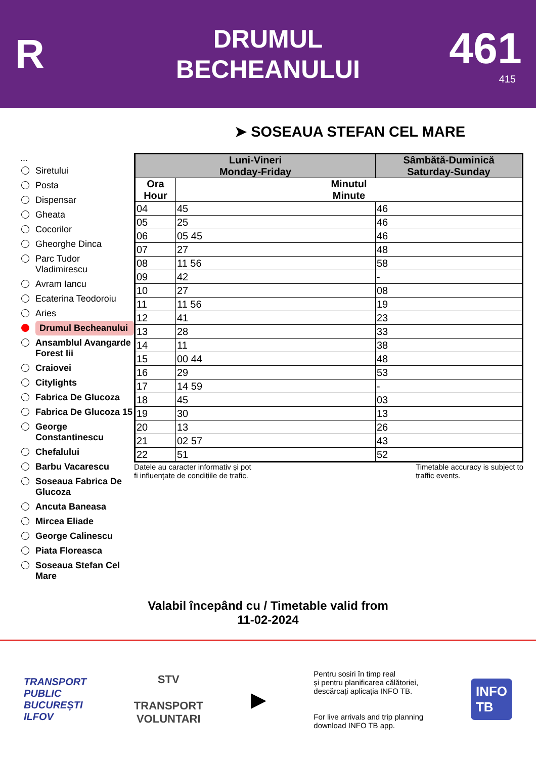R
DRUMUL
BECHEANULUI
461
415
➤ SOSEAUA STEFAN CEL MARE
...
Siretului
Posta
Dispensar
Gheata
Cocorilor
Gheorghe Dinca
Parc Tudor Vladimirescu
Avram Iancu
Ecaterina Teodoroiu
Aries
Drumul Becheanului
Ansamblul Avangarde Forest Iii
Craiovei
Citylights
Fabrica De Glucoza
Fabrica De Glucoza 15
George Constantinescu
Chefalului
Barbu Vacarescu
Soseaua Fabrica De Glucoza
Ancuta Baneasa
Mircea Eliade
George Calinescu
Piata Floreasca
Soseaua Stefan Cel Mare
| Luni-Vineri Monday-Friday | | Sâmbătă-Duminică Saturday-Sunday |
| --- | --- | --- |
| Ora Hour | Minutul Minute | |
| 04 | 45 | 46 |
| 05 | 25 | 46 |
| 06 | 05 45 | 46 |
| 07 | 27 | 48 |
| 08 | 11 56 | 58 |
| 09 | 42 | - |
| 10 | 27 | 08 |
| 11 | 11 56 | 19 |
| 12 | 41 | 23 |
| 13 | 28 | 33 |
| 14 | 11 | 38 |
| 15 | 00 44 | 48 |
| 16 | 29 | 53 |
| 17 | 14 59 | - |
| 18 | 45 | 03 |
| 19 | 30 | 13 |
| 20 | 13 | 26 |
| 21 | 02 57 | 43 |
| 22 | 51 | 52 |
Datele au caracter informativ și pot
fi influențate de condițiile de trafic. Timetable accuracy is subject to
traffic events.
Valabil începând cu / Timetable valid from
11-02-2024
TRANSPORT
PUBLIC
BUCUREȘTI
ILFOV
STV
TRANSPORT
VOLUNTARI
▶
Pentru sosiri în timp real
și pentru planificarea călătoriei,
descărcați aplicația INFO TB.
For live arrivals and trip planning
download INFO TB app.
INFO
TB